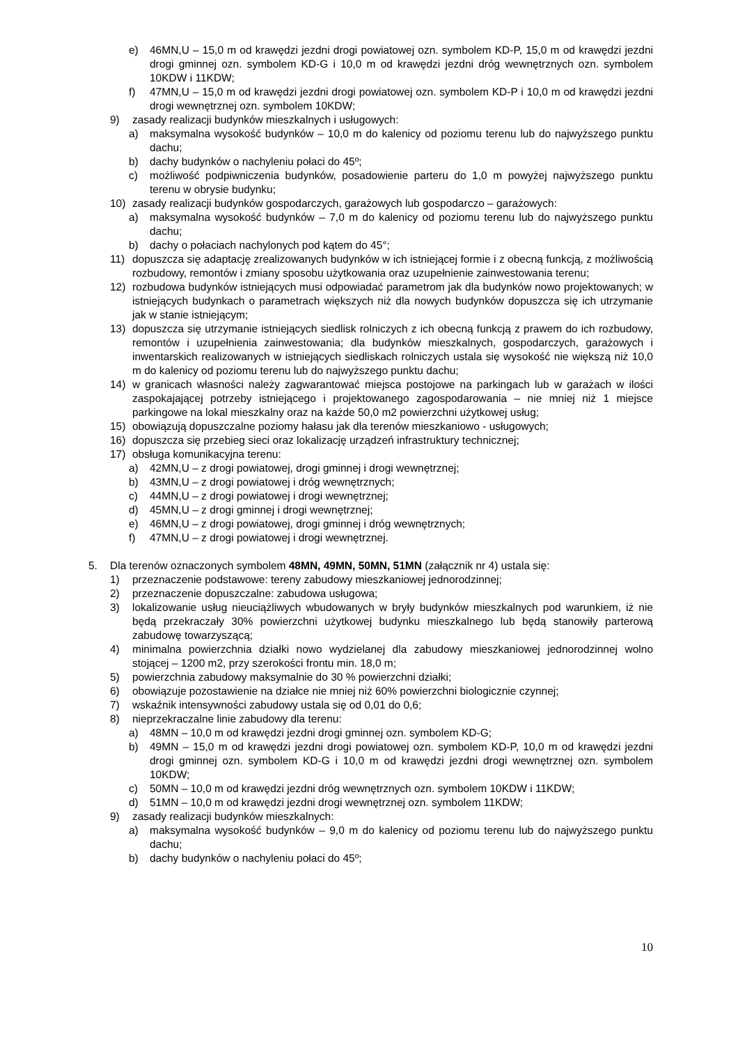e) 46MN,U – 15,0 m od krawędzi jezdni drogi powiatowej ozn. symbolem KD-P, 15,0 m od krawędzi jezdni drogi gminnej ozn. symbolem KD-G i 10,0 m od krawędzi jezdni dróg wewnętrznych ozn. symbolem 10KDW i 11KDW;
f) 47MN,U – 15,0 m od krawędzi jezdni drogi powiatowej ozn. symbolem KD-P i 10,0 m od krawędzi jezdni drogi wewnętrznej ozn. symbolem 10KDW;
9) zasady realizacji budynków mieszkalnych i usługowych:
a) maksymalna wysokość budynków – 10,0 m do kalenicy od poziomu terenu lub do najwyższego punktu dachu;
b) dachy budynków o nachyleniu połaci do 45º;
c) możliwość podpiwniczenia budynków, posadowienie parteru do 1,0 m powyżej najwyższego punktu terenu w obrysie budynku;
10) zasady realizacji budynków gospodarczych, garażowych lub gospodarczo – garażowych:
a) maksymalna wysokość budynków – 7,0 m do kalenicy od poziomu terenu lub do najwyższego punktu dachu;
b) dachy o połaciach nachylonych pod kątem do 45°;
11) dopuszcza się adaptację zrealizowanych budynków w ich istniejącej formie i z obecną funkcją, z możliwością rozbudowy, remontów i zmiany sposobu użytkowania oraz uzupełnienie zainwestowania terenu;
12) rozbudowa budynków istniejących musi odpowiadać parametrom jak dla budynków nowo projektowanych; w istniejących budynkach o parametrach większych niż dla nowych budynków dopuszcza się ich utrzymanie jak w stanie istniejącym;
13) dopuszcza się utrzymanie istniejących siedlisk rolniczych z ich obecną funkcją z prawem do ich rozbudowy, remontów i uzupełnienia zainwestowania; dla budynków mieszkalnych, gospodarczych, garażowych i inwentarskich realizowanych w istniejących siedliskach rolniczych ustala się wysokość nie większą niż 10,0 m do kalenicy od poziomu terenu lub do najwyższego punktu dachu;
14) w granicach własności należy zagwarantować miejsca postojowe na parkingach lub w garażach w ilości zaspokajającej potrzeby istniejącego i projektowanego zagospodarowania – nie mniej niż 1 miejsce parkingowe na lokal mieszkalny oraz na każde 50,0 m2 powierzchni użytkowej usług;
15) obowiązują dopuszczalne poziomy hałasu jak dla terenów mieszkaniowo - usługowych;
16) dopuszcza się przebieg sieci oraz lokalizację urządzeń infrastruktury technicznej;
17) obsługa komunikacyjna terenu:
a) 42MN,U – z drogi powiatowej, drogi gminnej i drogi wewnętrznej;
b) 43MN,U – z drogi powiatowej i dróg wewnętrznych;
c) 44MN,U – z drogi powiatowej i drogi wewnętrznej;
d) 45MN,U – z drogi gminnej i drogi wewnętrznej;
e) 46MN,U – z drogi powiatowej, drogi gminnej i dróg wewnętrznych;
f) 47MN,U – z drogi powiatowej i drogi wewnętrznej.
5. Dla terenów oznaczonych symbolem 48MN, 49MN, 50MN, 51MN (załącznik nr 4) ustala się:
1) przeznaczenie podstawowe: tereny zabudowy mieszkaniowej jednorodzinnej;
2) przeznaczenie dopuszczalne: zabudowa usługowa;
3) lokalizowanie usług nieuciążliwych wbudowanych w bryły budynków mieszkalnych pod warunkiem, iż nie będą przekraczały 30% powierzchni użytkowej budynku mieszkalnego lub będą stanowiły parterową zabudowę towarzyszącą;
4) minimalna powierzchnia działki nowo wydzielanej dla zabudowy mieszkaniowej jednorodzinnej wolno stojącej – 1200 m2, przy szerokości frontu min. 18,0 m;
5) powierzchnia zabudowy maksymalnie do 30 % powierzchni działki;
6) obowiązuje pozostawienie na działce nie mniej niż 60% powierzchni biologicznie czynnej;
7) wskaźnik intensywności zabudowy ustala się od 0,01 do 0,6;
8) nieprzekraczalne linie zabudowy dla terenu:
a) 48MN – 10,0 m od krawędzi jezdni drogi gminnej ozn. symbolem KD-G;
b) 49MN – 15,0 m od krawędzi jezdni drogi powiatowej ozn. symbolem KD-P, 10,0 m od krawędzi jezdni drogi gminnej ozn. symbolem KD-G i 10,0 m od krawędzi jezdni drogi wewnętrznej ozn. symbolem 10KDW;
c) 50MN – 10,0 m od krawędzi jezdni dróg wewnętrznych ozn. symbolem 10KDW i 11KDW;
d) 51MN – 10,0 m od krawędzi jezdni drogi wewnętrznej ozn. symbolem 11KDW;
9) zasady realizacji budynków mieszkalnych:
a) maksymalna wysokość budynków – 9,0 m do kalenicy od poziomu terenu lub do najwyższego punktu dachu;
b) dachy budynków o nachyleniu połaci do 45º;
10